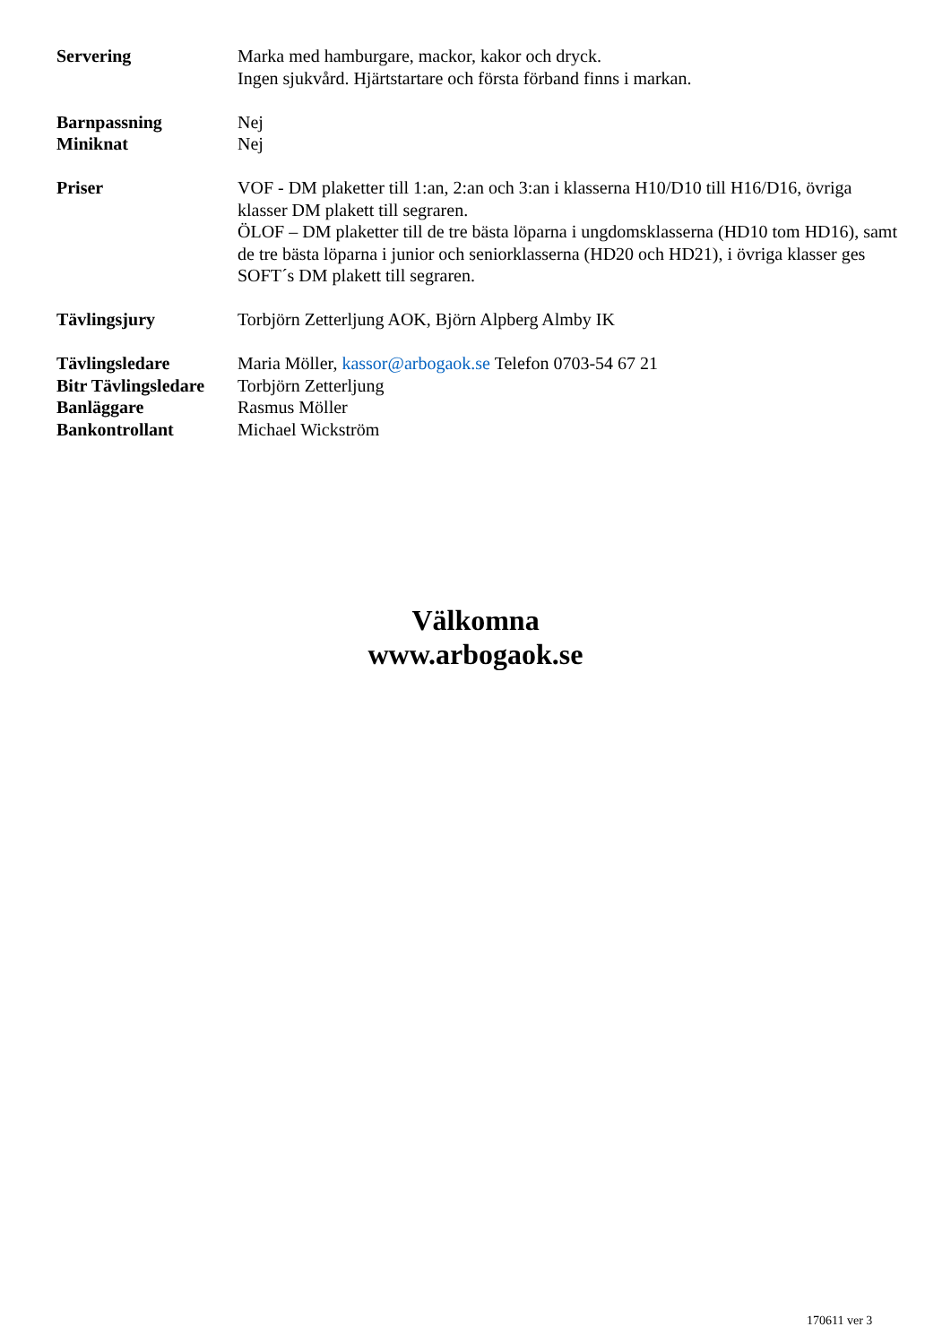Servering Marka med hamburgare, mackor, kakor och dryck.
Ingen sjukvård. Hjärtstartare och första förband finns i markan.
Barnpassning Nej
Miniknat Nej
Priser VOF - DM plaketter till 1:an, 2:an och 3:an i klasserna H10/D10 till H16/D16, övriga klasser DM plakett till segraren.
ÖLOF – DM plaketter till de tre bästa löparna i ungdomsklasserna (HD10 tom HD16), samt de tre bästa löparna i junior och seniorklasserna (HD20 och HD21), i övriga klasser ges SOFT´s DM plakett till segraren.
Tävlingsjury Torbjörn Zetterljung AOK, Björn Alpberg Almby IK
Tävlingsledare Maria Möller, kassor@arbogaok.se Telefon 0703-54 67 21
Bitr Tävlingsledare
Torbjörn Zetterljung
Banläggare Rasmus Möller
Bankontrollant Michael Wickström
Välkomna
www.arbogaok.se
170611 ver 3